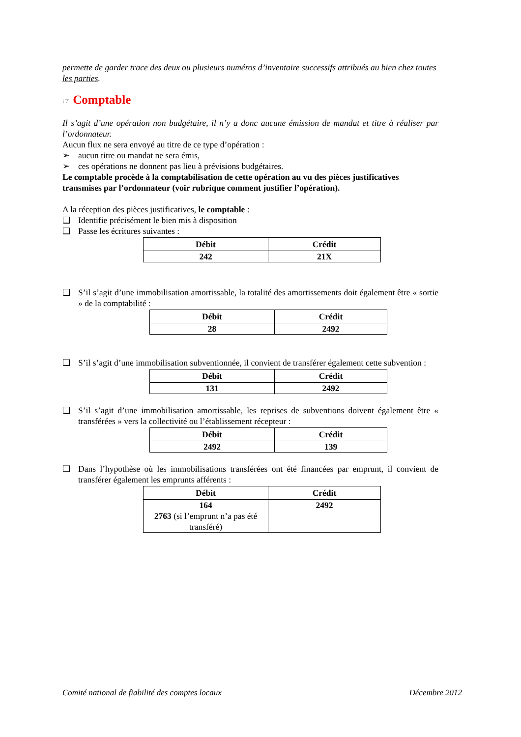permette de garder trace des deux ou plusieurs numéros d’inventaire successifs attribués au bien chez toutes les parties.
☞ Comptable
Il s’agit d’une opération non budgétaire, il n’y a donc aucune émission de mandat et titre à réaliser par l’ordonnateur.
Aucun flux ne sera envoyé au titre de ce type d’opération :
➢ aucun titre ou mandat ne sera émis,
➢ ces opérations ne donnent pas lieu à prévisions budgétaires.
Le comptable procède à la comptabilisation de cette opération au vu des pièces justificatives transmises par l’ordonnateur (voir rubrique comment justifier l’opération).
A la réception des pièces justificatives, le comptable :
❑ Identifie précisément le bien mis à disposition
❑ Passe les écritures suivantes :
| Débit | Crédit |
| --- | --- |
| 242 | 21X |
❑ S’il s’agit d’une immobilisation amortissable, la totalité des amortissements doit également être « sortie » de la comptabilité :
| Débit | Crédit |
| --- | --- |
| 28 | 2492 |
❑ S’il s’agit d’une immobilisation subventionnée, il convient de transférer également cette subvention :
| Débit | Crédit |
| --- | --- |
| 131 | 2492 |
❑ S’il s’agit d’une immobilisation amortissable, les reprises de subventions doivent également être « transférées » vers la collectivité ou l’établissement récepteur :
| Débit | Crédit |
| --- | --- |
| 2492 | 139 |
❑ Dans l’hypothèse où les immobilisations transférées ont été financées par emprunt, il convient de transférer également les emprunts afférents :
| Débit | Crédit |
| --- | --- |
| 164 2763 (si l’emprunt n’a pas été transféré) | 2492 |
Comité national de fiabilité des comptes locaux Décembre 2012